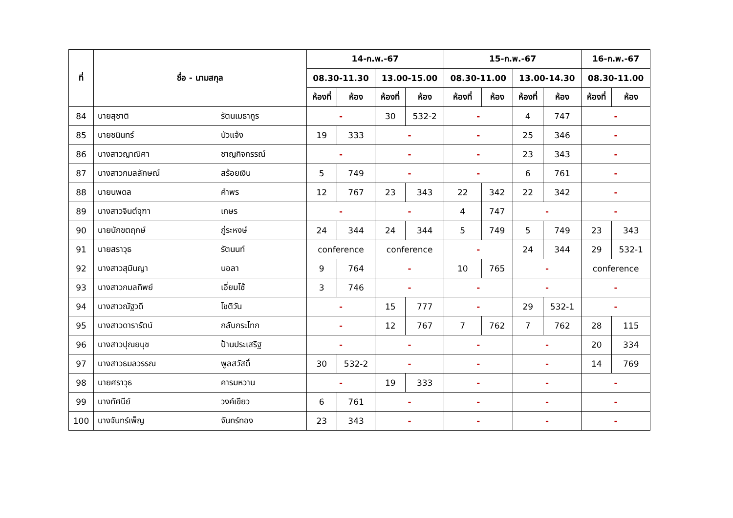| ที่ | ชื่อ - นามสกุล | | 14-ก.พ.-67 | | | | 15-ก.พ.-67 | | | | 16-ก.พ.-67 | |
| --- | --- | --- | --- | --- | --- | --- | --- | --- | --- | --- | --- | --- |
| | | | 08.30-11.30 | | 13.00-15.00 | | 08.30-11.00 | | 13.00-14.30 | | 08.30-11.00 | |
| | | | ห้องที่ | ห้อง | ห้องที่ | ห้อง | ห้องที่ | ห้อง | ห้องที่ | ห้อง | ห้องที่ | ห้อง |
| 84 | นายสุชาติ | รัตนเมธากูร | - | | 30 | 532-2 | - | | 4 | 747 | - | |
| 85 | นายชนินทร์ | บัวแจ้ง | 19 | 333 | - | | - | | 25 | 346 | - | |
| 86 | นางสาวญาณิศา | ชาญกิจกรรณ์ | - | | - | | - | | 23 | 343 | - | |
| 87 | นางสาวกมลลักษณ์ | สร้อยเงิน | 5 | 749 | - | | - | | 6 | 761 | - | |
| 88 | นายนพดล | คำพร | 12 | 767 | 23 | 343 | 22 | 342 | 22 | 342 | - | |
| 89 | นางสาวจินต์จุฑา | เกษร | - | | - | | 4 | 747 | - | | - | |
| 90 | นายนักขตฤกษ์ | ภู่ระหงษ์ | 24 | 344 | 24 | 344 | 5 | 749 | 5 | 749 | 23 | 343 |
| 91 | นายสราวุธ | รัตนนท์ | conference | | conference | | - | | 24 | 344 | 29 | 532-1 |
| 92 | นางสาวสุมินญา | นอลา | 9 | 764 | - | | 10 | 765 | - | | conference | |
| 93 | นางสาวกมลทิพย์ | เอี่ยมโซ้ | 3 | 746 | - | | - | | - | | - | |
| 94 | นางสาวณัฐวดี | โชติวัน | - | | 15 | 777 | - | | 29 | 532-1 | - | |
| 95 | นางสาวดารารัตน์ | กลับกระโทก | - | | 12 | 767 | 7 | 762 | 7 | 762 | 28 | 115 |
| 96 | นางสาวปุณยนุช | ป้านประเสริฐ | - | | - | | - | | - | | 20 | 334 |
| 97 | นางสาวธมลวรรณ | พูลสวัสดิ์ | 30 | 532-2 | - | | - | | - | | 14 | 769 |
| 98 | นายศราวุธ | คารมหวาน | - | | 19 | 333 | - | | - | | - | |
| 99 | นางทัศนีย์ | วงค์เขียว | 6 | 761 | - | | - | | - | | - | |
| 100 | นางจันทร์เพ็ญ | จันทร์ทอง | 23 | 343 | - | | - | | - | | - | |